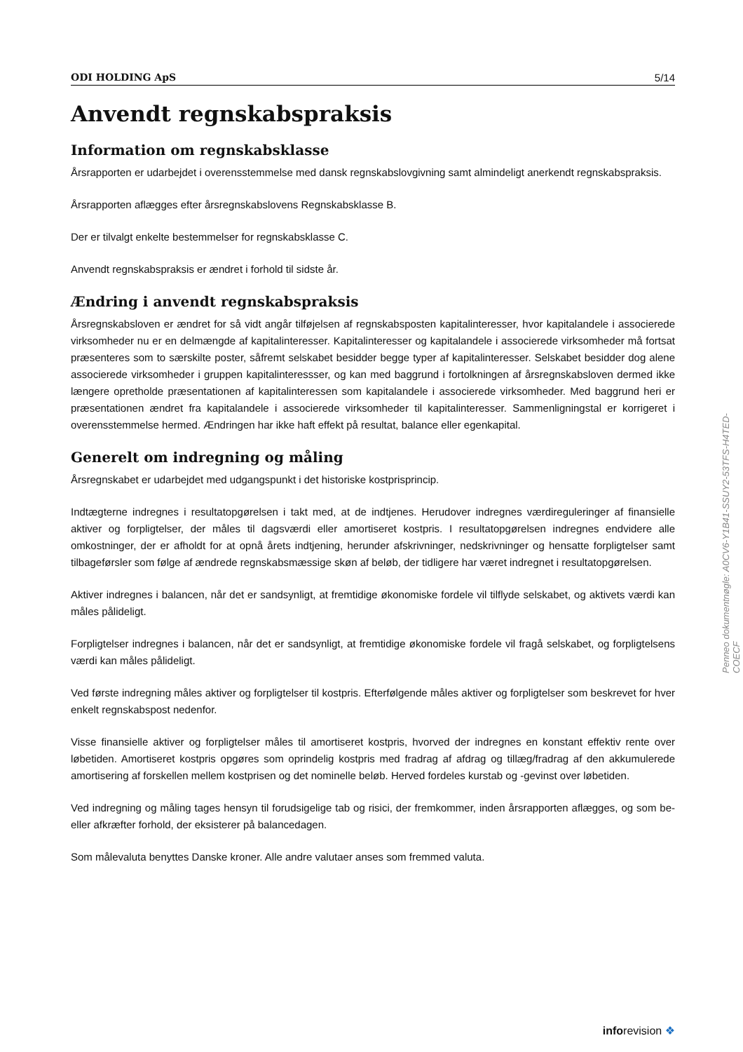ODI HOLDING ApS 5/14
Anvendt regnskabspraksis
Information om regnskabsklasse
Årsrapporten er udarbejdet i overensstemmelse med dansk regnskabslovgivning samt almindeligt anerkendt regnskabspraksis.
Årsrapporten aflægges efter årsregnskabslovens Regnskabsklasse B.
Der er tilvalgt enkelte bestemmelser for regnskabsklasse C.
Anvendt regnskabspraksis er ændret i forhold til sidste år.
Ændring i anvendt regnskabspraksis
Årsregnskabsloven er ændret for så vidt angår tilføjelsen af regnskabsposten kapitalinteresser, hvor kapitalandele i associerede virksomheder nu er en delmængde af kapitalinteresser. Kapitalinteresser og kapitalandele i associerede virksomheder må fortsat præsenteres som to særskilte poster, såfremt selskabet besidder begge typer af kapitalinteresser. Selskabet besidder dog alene associerede virksomheder i gruppen kapitalinteressser, og kan med baggrund i fortolkningen af årsregnskabsloven dermed ikke længere opretholde præsentationen af kapitalinteressen som kapitalandele i associerede virksomheder. Med baggrund heri er præsentationen ændret fra kapitalandele i associerede virksomheder til kapitalinteresser. Sammenligningstal er korrigeret i overensstemmelse hermed. Ændringen har ikke haft effekt på resultat, balance eller egenkapital.
Generelt om indregning og måling
Årsregnskabet er udarbejdet med udgangspunkt i det historiske kostprisprincip.
Indtægterne indregnes i resultatopgørelsen i takt med, at de indtjenes. Herudover indregnes værdireguleringer af finansielle aktiver og forpligtelser, der måles til dagsværdi eller amortiseret kostpris. I resultatopgørelsen indregnes endvidere alle omkostninger, der er afholdt for at opnå årets indtjening, herunder afskrivninger, nedskrivninger og hensatte forpligtelser samt tilbageførsler som følge af ændrede regnskabsmæssige skøn af beløb, der tidligere har været indregnet i resultatopgørelsen.
Aktiver indregnes i balancen, når det er sandsynligt, at fremtidige økonomiske fordele vil tilflyde selskabet, og aktivets værdi kan måles pålideligt.
Forpligtelser indregnes i balancen, når det er sandsynligt, at fremtidige økonomiske fordele vil fragå selskabet, og forpligtelsens værdi kan måles pålideligt.
Ved første indregning måles aktiver og forpligtelser til kostpris. Efterfølgende måles aktiver og forpligtelser som beskrevet for hver enkelt regnskabspost nedenfor.
Visse finansielle aktiver og forpligtelser måles til amortiseret kostpris, hvorved der indregnes en konstant effektiv rente over løbetiden. Amortiseret kostpris opgøres som oprindelig kostpris med fradrag af afdrag og tillæg/fradrag af den akkumulerede amortisering af forskellen mellem kostprisen og det nominelle beløb. Herved fordeles kurstab og -gevinst over løbetiden.
Ved indregning og måling tages hensyn til forudsigelige tab og risici, der fremkommer, inden årsrapporten aflægges, og som be- eller afkræfter forhold, der eksisterer på balancedagen.
Som målevaluta benyttes Danske kroner. Alle andre valutaer anses som fremmed valuta.
Penneo dokumentnøgle: A0CV6-Y1B41-SSUY2-53TFS-H4TED-COECF
inforevision ❖